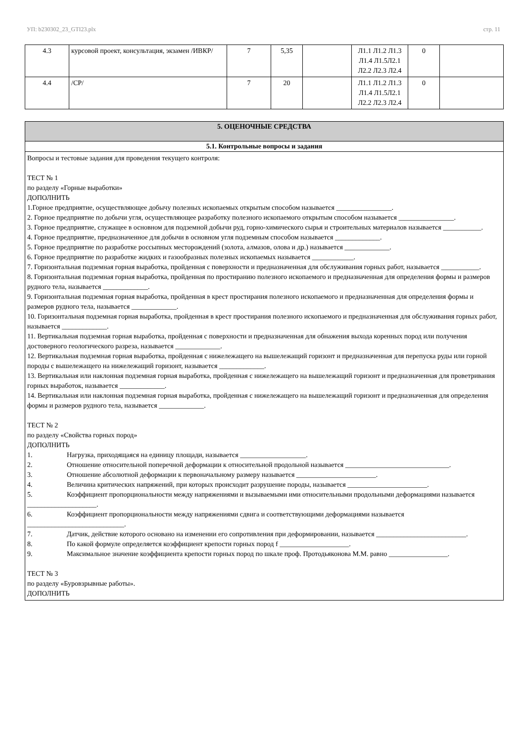УП: b230302_23_GTI23.plx стр. 11
| 4.3 | курсовой проект, консультация, экзамен /ИВКР/ | 7 | 5,35 | | Л1.1 Л1.2 Л1.3 Л1.4 Л1.5Л2.1 Л2.2 Л2.3 Л2.4 | 0 | |
| 4.4 | /СР/ | 7 | 20 | | Л1.1 Л1.2 Л1.3 Л1.4 Л1.5Л2.1 Л2.2 Л2.3 Л2.4 | 0 | |
5. ОЦЕНОЧНЫЕ СРЕДСТВА
5.1. Контрольные вопросы и задания
Вопросы и тестовые задания для проведения текущего контроля:
ТЕСТ № 1
по разделу «Горные выработки»
ДОПОЛНИТЬ
1.Горное предприятие, осуществляющее добычу полезных ископаемых открытым способом называется ________________.
2. Горное предприятие по добычи угля, осуществляющее разработку полезного ископаемого открытым способом называется ________________.
3. Горное предприятие, служащее в основном для подземной добычи руд, горно-химического сырья и строительных материалов называется ___________.
4. Горное предприятие, предназначенное для добычи в основном угля подземным способом называется _____________.
5. Горное предприятие по разработке россыпных месторождений (золота, алмазов, олова и др.) называется _____________.
6. Горное предприятие по разработке жидких и газообразных полезных ископаемых называется ____________.
7. Горизонтальная подземная горная выработка, пройденная с поверхности и предназначенная для обслуживания горных работ, называется ___________.
8. Горизонтальная подземная горная выработка, пройденная по простиранию полезного ископаемого и предназначенная для определения формы и размеров рудного тела, называется _____________.
9. Горизонтальная подземная горная выработка, пройденная в крест простирания полезного ископаемого и предназначенная для определения формы и размеров рудного тела, называется _____________.
10. Горизонтальная подземная горная выработка, пройденная в крест простирания полезного ископаемого и предназначенная для обслуживания горных работ, называется _____________.
11. Вертикальная подземная горная выработка, пройденная с поверхности и предназначенная для обнажения выхода коренных пород или получения достоверного геологического разреза, называется _____________.
12. Вертикальная подземная горная выработка, пройденная с нижележащего на вышележащий горизонт и предназначенная для перепуска руды или горной породы с вышележащего на нижележащий горизонт, называется _____________.
13. Вертикальная или наклонная подземная горная выработка, пройденная с нижележащего на вышележащий горизонт и предназначенная для проветривания горных выработок, называется _____________.
14. Вертикальная или наклонная подземная горная выработка, пройденная с нижележащего на вышележащий горизонт и предназначенная для определения формы и размеров рудного тела, называется _____________.
ТЕСТ № 2
по разделу «Свойства горных пород»
ДОПОЛНИТЬ
1. Нагрузка, приходящаяся на единицу площади, называется ___________________.
2. Отношение относительной поперечной деформации к относительной продольной называется ______________________________.
3. Отношение абсолютной деформации к первоначальному размеру называется _______________________.
4. Величина критических напряжений, при которых происходит разрушение породы, называется _______________________.
5. Коэффициент пропорциональности между напряжениями и вызываемыми ими относительными продольными деформациями называется ____________________.
6. Коэффициент пропорциональности между напряжениями сдвига и соответствующими деформациями называется ____________________________.
7. Датчик, действие которого основано на изменении его сопротивления при деформировании, называется __________________________.
8. По какой формуле определяется коэффициент крепости горных пород f ____________________.
9. Максимальное значение коэффициента крепости горных пород по шкале проф. Протодьяконова М.М. равно _________________.
ТЕСТ № 3
по разделу «Буровзрывные работы».
ДОПОЛНИТЬ